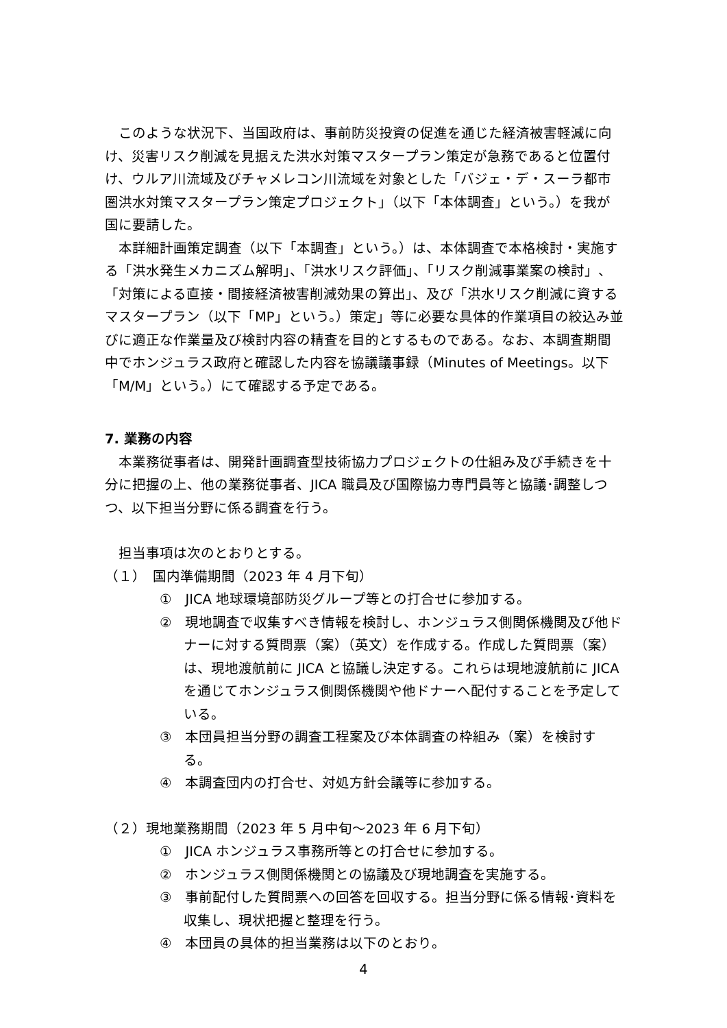このような状況下、当国政府は、事前防災投資の促進を通じた経済被害軽減に向け、災害リスク削減を見据えた洪水対策マスタープラン策定が急務であると位置付け、ウルア川流域及びチャメレコン川流域を対象とした「バジェ・デ・スーラ都市圏洪水対策マスタープラン策定プロジェクト」（以下「本体調査」という。）を我が国に要請した。
本詳細計画策定調査（以下「本調査」という。）は、本体調査で本格検討・実施する「洪水発生メカニズム解明」、「洪水リスク評価」、「リスク削減事業案の検討」、「対策による直接・間接経済被害削減効果の算出」、及び「洪水リスク削減に資するマスタープラン（以下「MP」という。）策定」等に必要な具体的作業項目の絞込み並びに適正な作業量及び検討内容の精査を目的とするものである。なお、本調査期間中でホンジュラス政府と確認した内容を協議議事録（Minutes of Meetings。以下「M/M」という。）にて確認する予定である。
7. 業務の内容
本業務従事者は、開発計画調査型技術協力プロジェクトの仕組み及び手続きを十分に把握の上、他の業務従事者、JICA 職員及び国際協力専門員等と協議･調整しつつ、以下担当分野に係る調査を行う。
担当事項は次のとおりとする。
（１）　国内準備期間（2023 年 4 月下旬）
①　JICA 地球環境部防災グループ等との打合せに参加する。
②　現地調査で収集すべき情報を検討し、ホンジュラス側関係機関及び他ドナーに対する質問票（案）（英文）を作成する。作成した質問票（案）は、現地渡航前に JICA と協議し決定する。これらは現地渡航前に JICA を通じてホンジュラス側関係機関や他ドナーへ配付することを予定している。
③　本団員担当分野の調査工程案及び本体調査の枠組み（案）を検討する。
④　本調査団内の打合せ、対処方針会議等に参加する。
（２）現地業務期間（2023 年 5 月中旬～2023 年 6 月下旬）
①　JICA ホンジュラス事務所等との打合せに参加する。
②　ホンジュラス側関係機関との協議及び現地調査を実施する。
③　事前配付した質問票への回答を回収する。担当分野に係る情報･資料を収集し、現状把握と整理を行う。
④　本団員の具体的担当業務は以下のとおり。
4